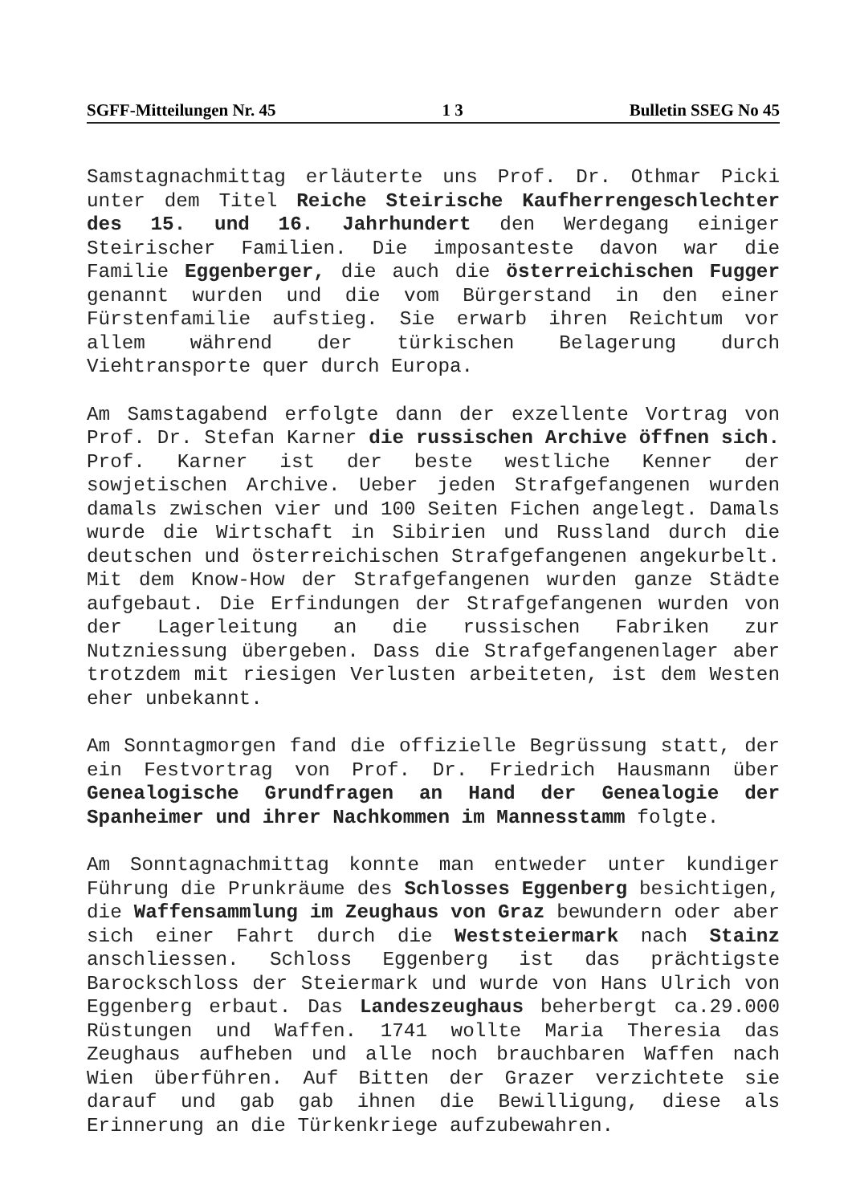SGFF-Mitteilungen Nr. 45 1 3 Bulletin SSEG No 45
Samstagnachmittag erläuterte uns Prof. Dr. Othmar Picki unter dem Titel Reiche Steirische Kaufherrengeschlechter des 15. und 16. Jahrhundert den Werdegang einiger Steirischer Familien. Die imposanteste davon war die Familie Eggenberger, die auch die österreichischen Fugger genannt wurden und die vom Bürgerstand in den einer Fürstenfamilie aufstieg. Sie erwarb ihren Reichtum vor allem während der türkischen Belagerung durch Viehtransporte quer durch Europa.
Am Samstagabend erfolgte dann der exzellente Vortrag von Prof. Dr. Stefan Karner die russischen Archive öffnen sich. Prof. Karner ist der beste westliche Kenner der sowjetischen Archive. Ueber jeden Strafgefangenen wurden damals zwischen vier und 100 Seiten Fichen angelegt. Damals wurde die Wirtschaft in Sibirien und Russland durch die deutschen und österreichischen Strafgefangenen angekurbelt. Mit dem Know-How der Strafgefangenen wurden ganze Städte aufgebaut. Die Erfindungen der Strafgefangenen wurden von der Lagerleitung an die russischen Fabriken zur Nutzniessung übergeben. Dass die Strafgefangenenlager aber trotzdem mit riesigen Verlusten arbeiteten, ist dem Westen eher unbekannt.
Am Sonntagmorgen fand die offizielle Begrüssung statt, der ein Festvortrag von Prof. Dr. Friedrich Hausmann über Genealogische Grundfragen an Hand der Genealogie der Spanheimer und ihrer Nachkommen im Mannesstamm folgte.
Am Sonntagnachmittag konnte man entweder unter kundiger Führung die Prunkräume des Schlosses Eggenberg besichtigen, die Waffensammlung im Zeughaus von Graz bewundern oder aber sich einer Fahrt durch die Weststeiermark nach Stainz anschliessen. Schloss Eggenberg ist das prächtigste Barockschloss der Steiermark und wurde von Hans Ulrich von Eggenberg erbaut. Das Landeszeughaus beherbergt ca.29.000 Rüstungen und Waffen. 1741 wollte Maria Theresia das Zeughaus aufheben und alle noch brauchbaren Waffen nach Wien überführen. Auf Bitten der Grazer verzichtete sie darauf und gab gab ihnen die Bewilligung, diese als Erinnerung an die Türkenkriege aufzubewahren.